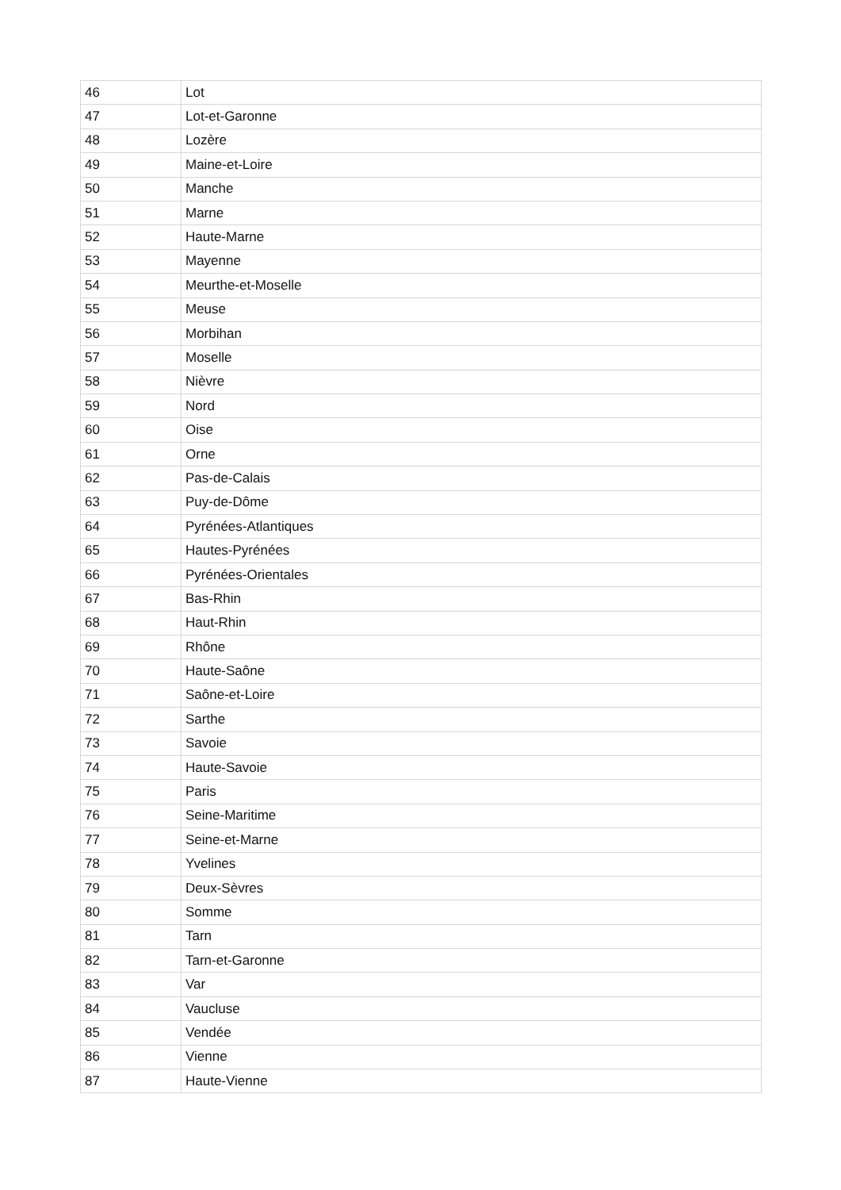| 46 | Lot |
| 47 | Lot-et-Garonne |
| 48 | Lozère |
| 49 | Maine-et-Loire |
| 50 | Manche |
| 51 | Marne |
| 52 | Haute-Marne |
| 53 | Mayenne |
| 54 | Meurthe-et-Moselle |
| 55 | Meuse |
| 56 | Morbihan |
| 57 | Moselle |
| 58 | Nièvre |
| 59 | Nord |
| 60 | Oise |
| 61 | Orne |
| 62 | Pas-de-Calais |
| 63 | Puy-de-Dôme |
| 64 | Pyrénées-Atlantiques |
| 65 | Hautes-Pyrénées |
| 66 | Pyrénées-Orientales |
| 67 | Bas-Rhin |
| 68 | Haut-Rhin |
| 69 | Rhône |
| 70 | Haute-Saône |
| 71 | Saône-et-Loire |
| 72 | Sarthe |
| 73 | Savoie |
| 74 | Haute-Savoie |
| 75 | Paris |
| 76 | Seine-Maritime |
| 77 | Seine-et-Marne |
| 78 | Yvelines |
| 79 | Deux-Sèvres |
| 80 | Somme |
| 81 | Tarn |
| 82 | Tarn-et-Garonne |
| 83 | Var |
| 84 | Vaucluse |
| 85 | Vendée |
| 86 | Vienne |
| 87 | Haute-Vienne |